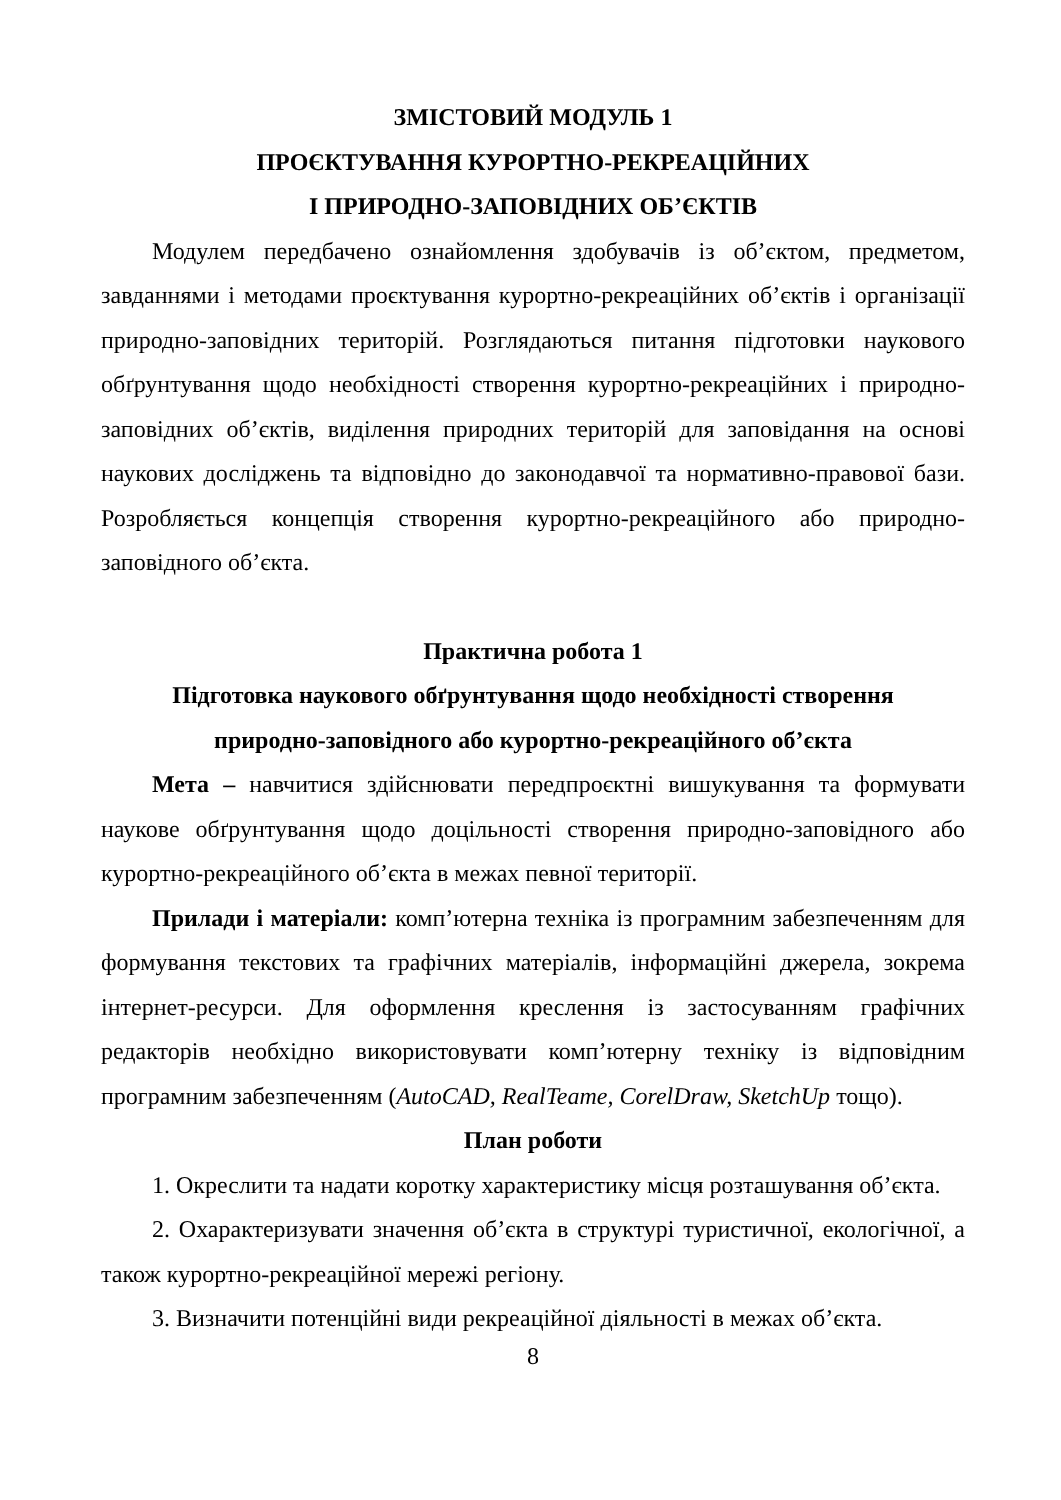ЗМІСТОВИЙ МОДУЛЬ 1
ПРОЄКТУВАННЯ КУРОРТНО-РЕКРЕАЦІЙНИХ
І ПРИРОДНО-ЗАПОВІДНИХ ОБ’ЄКТІВ
Модулем передбачено ознайомлення здобувачів із об’єктом, предметом, завданнями і методами проєктування курортно-рекреаційних об’єктів і організації природно-заповідних територій. Розглядаються питання підготовки наукового обґрунтування щодо необхідності створення курортно-рекреаційних і природно-заповідних об’єктів, виділення природних територій для заповідання на основі наукових досліджень та відповідно до законодавчої та нормативно-правової бази. Розробляється концепція створення курортно-рекреаційного або природно-заповідного об’єкта.
Практична робота 1
Підготовка наукового обґрунтування щодо необхідності створення
природно-заповідного або курортно-рекреаційного об’єкта
Мета – навчитися здійснювати передпроєктні вишукування та формувати наукове обґрунтування щодо доцільності створення природно-заповідного або курортно-рекреаційного об’єкта в межах певної території.
Прилади і матеріали: комп’ютерна техніка із програмним забезпеченням для формування текстових та графічних матеріалів, інформаційні джерела, зокрема інтернет-ресурси. Для оформлення креслення із застосуванням графічних редакторів необхідно використовувати комп’ютерну техніку із відповідним програмним забезпеченням (AutoCAD, RealTeame, CorelDraw, SketchUp тощо).
План роботи
1. Окреслити та надати коротку характеристику місця розташування об’єкта.
2. Охарактеризувати значення об’єкта в структурі туристичної, екологічної, а також курортно-рекреаційної мережі регіону.
3. Визначити потенційні види рекреаційної діяльності в межах об’єкта.
8